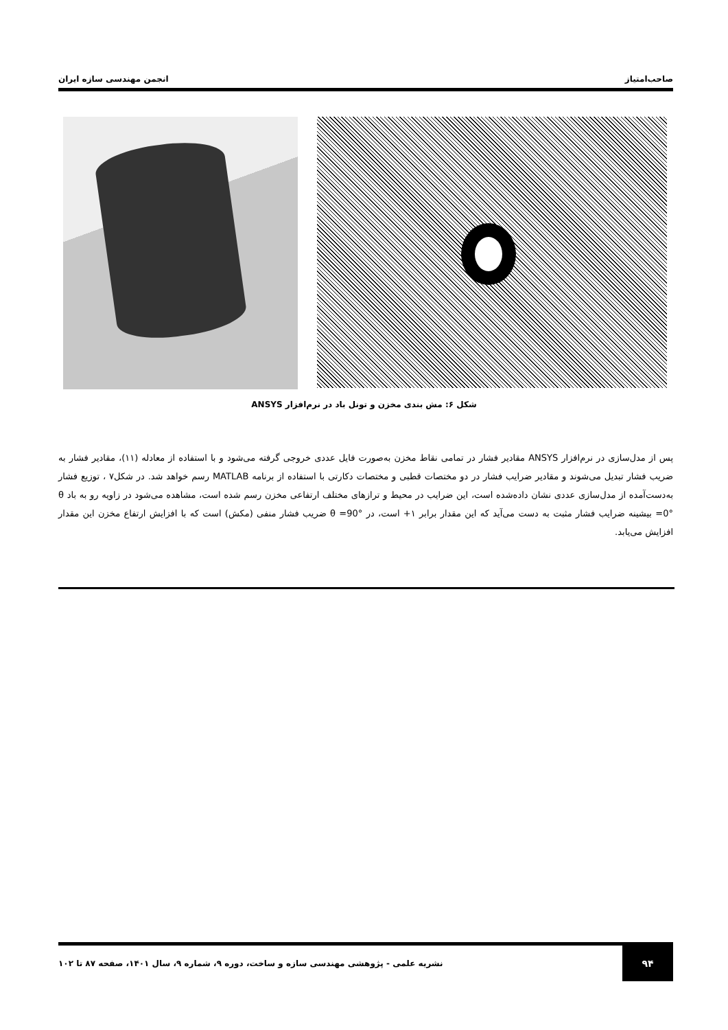صاحب‌امتیاز انجمن مهندسی سازه ایران
شکل ۶: مش بندی مخزن و تونل باد در نرم‌افزار ANSYS
پس از مدل‌سازی در نرم‌افزار ANSYS مقادیر فشار در تمامی نقاط مخزن به‌صورت فایل عددی خروجی گرفته می‌شود و با استفاده از معادله (۱۱)، مقادیر فشار به ضریب فشار تبدیل می‌شوند و مقادیر ضرایب فشار در دو مختصات قطبی و مختصات دکارتی با استفاده از برنامه MATLAB رسم خواهد شد. در شکل۷ ، توزیع فشار به‌دست‌آمده از مدل‌سازی عددی نشان داده‌شده است، این ضرایب در محیط و ترازهای مختلف ارتفاعی مخزن رسم شده است، مشاهده می‌شود در زاویه رو به باد θ =0° بیشینه ضرایب فشار مثبت به دست می‌آید که این مقدار برابر ۱+ است، در θ =90° ضریب فشار منفی (مکش) است که با افزایش ارتفاع مخزن این مقدار افزایش می‌یابد.
۹۴
نشریه علمی - پژوهشی مهندسی سازه و ساخت، دوره ۹، شماره ۹، سال ۱۴۰۱، صفحه ۸۷ تا ۱۰۲